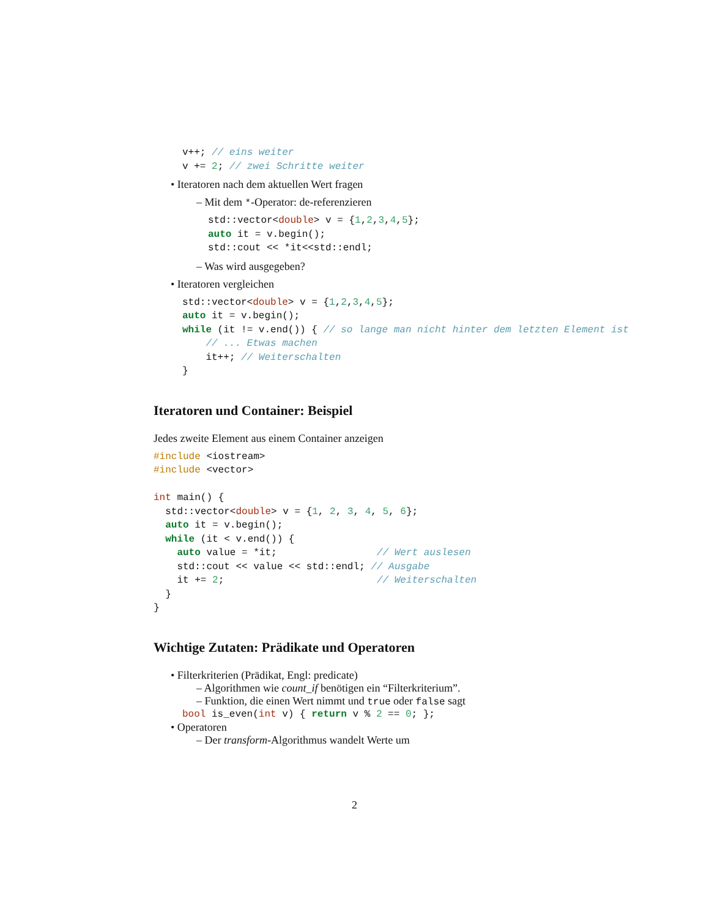v++; // eins weiter
v += 2; // zwei Schritte weiter
• Iteratoren nach dem aktuellen Wert fragen
– Mit dem *-Operator: de-referenzieren
std::vector<double> v = {1,2,3,4,5};
auto it = v.begin();
std::cout << *it<<std::endl;
– Was wird ausgegeben?
• Iteratoren vergleichen
std::vector<double> v = {1,2,3,4,5};
auto it = v.begin();
while (it != v.end()) { // so lange man nicht hinter dem letzten Element ist
    // ... Etwas machen
    it++; // Weiterschalten
}
Iteratoren und Container: Beispiel
Jedes zweite Element aus einem Container anzeigen
#include <iostream>
#include <vector>

int main() {
  std::vector<double> v = {1, 2, 3, 4, 5, 6};
  auto it = v.begin();
  while (it < v.end()) {
    auto value = *it;                 // Wert auslesen
    std::cout << value << std::endl; // Ausgabe
    it += 2;                          // Weiterschalten
  }
}
Wichtige Zutaten: Prädikate und Operatoren
• Filterkriterien (Prädikat, Engl: predicate)
– Algorithmen wie count_if benötigen ein “Filterkriterium”.
– Funktion, die einen Wert nimmt und true oder false sagt
bool is_even(int v) { return v % 2 == 0; };
• Operatoren
– Der transform-Algorithmus wandelt Werte um
2